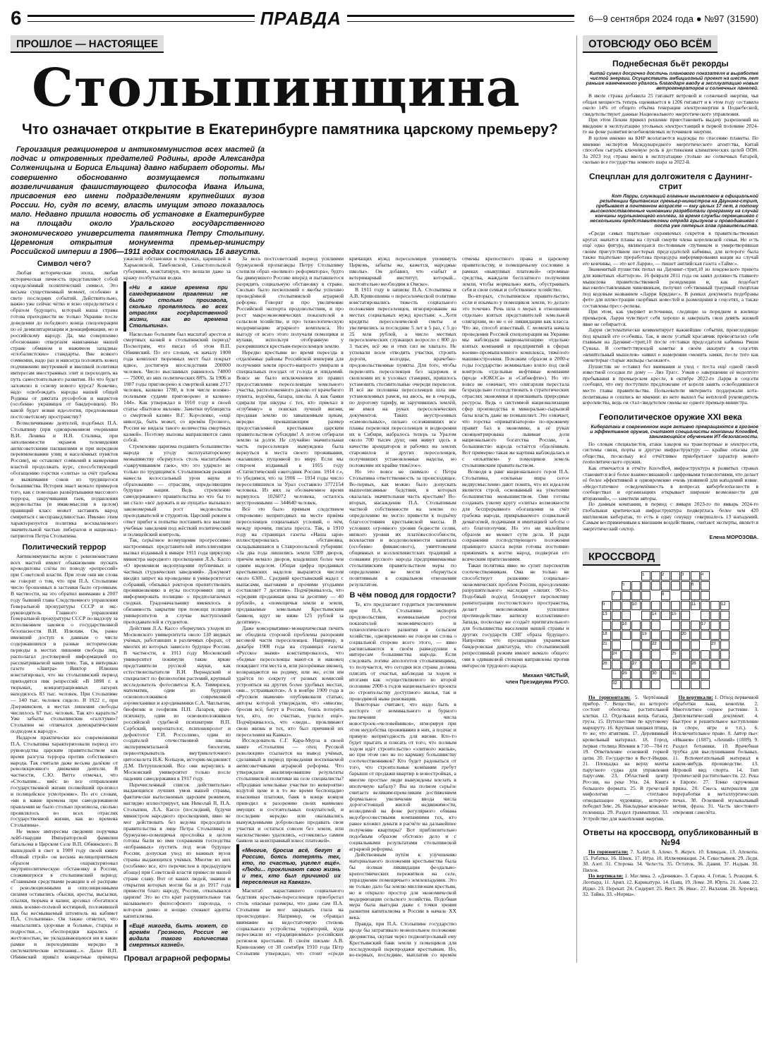6 ПРАВДА 6—9 сентября 2024 года ● №97 (31590)
ПРОШЛОЕ — НАСТОЯЩЕЕ
Столыпинщина
Что означает открытие в Екатеринбурге памятника царскому премьеру?
Героизация реакционеров и антикоммунистов всех мастей (а подчас и откровенных предателей Родины, вроде Александра Солженицына и Бориса Ельцина) давно набирает обороты. Мы совершенно обоснованно возмущаемся попытками возвеличивания фашиствующего философа Ивана Ильина, присвоения его имени подразделениям крупнейших вузов России. Но, судя по всему, власть имущим этого показалось мало. Недавно пришла новость об установке в Екатеринбурге на площади около Уральского государственного экономического университета памятника Петру Столыпину. Церемония открытия монумента премьер-министру Российской империи в 1906—1911 годах состоялась 16 августа.
Символ чего?
Любая историческая эпоха, любая историческая личность представляют собой определённый политический символ. Это весьма существенный момент, особенно в свете последних событий. Действительно, важно уже сейчас чётко и ясно определиться с образом будущего, который наша страна готова преподнести не только Украине после доведения до победного конца спецоперации по её демилитаризации и денацификации, но и российскому народу. Да, мы совершенно обоснованно отвергаем навязанные нашей стране обманом и нажимом западные «глобалистские» стандарты. Вне всякого сомнения, надо раз и навсегда положить конец подчинению внутренней и внешней политики интересам иностранных элит и переходить на путь самостоятельного развития. Но что будет заложено в основу нового курса? Конечно, надо освобождать народы нашей общей Родины от диктата русофобов и нацистов (особенно украинцев от бандеровцев). Но какой будет новая идеология, предложенная постсоветскому пространству?
Возвеличивание деятелей, подобных П.А. Столыпину (при одновременном очернении В.И. Ленина и И.В. Сталина, при заполненности экранов телевидения антисоветскими пасквилями и при нередком переименовании улиц и населённых пунктов России), не оставляет сомнений в намерении властей продолжать курс, способствующий обогащению горстки «элиты» за счёт грабежа и выжимания соков из трудящегося большинства. История знает немало примеров того, как с помощью развёртывания массового террора, закручивания гаек, подавления недовольства (и инакомыслия в целом) правящий класс может заставить народ смириться с несправедливостью. Именно этим характеризуется политика восхваляемого значительной частью либералов и национал-патриотов Петра Столыпина.
Политический террор
Антикоммунисты вкупе с ревизионистами всех мастей имеют обыкновение пускать крокодиловы слёзы по поводу «репрессий» при Советской власти. При этом они ни слова не говорят о том, что при П.А. Столыпине число брошенных в застенки было огромным. В частности, на это обратил внимание в 2007 году бывший глава Следственного управления Генеральной прокуратуры СССР и экс-руководитель Главного управления Генеральной прокуратуры СССР по надзору за исполнением законов о государственной безопасности В.И. Илюхин. Он, ранее имевший доступ к данным о числе содержавшихся в разные исторические периоды в местах лишения свободы лиц, располагал достоверной информацией по рассматриваемой нами теме. Так, в интервью газете «Завтра» Виктор Илюхин констатировал, что на столыпинский период приходится пик репрессий: «В 1898 г. в тюрьмах, концентрационных лагерях находилось 83 тыс. человек. При Столыпине — 140 тыс. человек сидело. В 1922 г., при Дзержинском, в местах лишения свободы числилось 67 тыс. человек. Так кто каратель? Уже забыты столыпинские «галстуки»? Столыпин не отличался демократическим подходом к народу».
Недаром практически все современники П.А. Столыпина характеризовали период его руководства царским правительством как время разгула террора против собственного народа. Так считали даже весьма далёкие от революционного движения деятели. В частности, С.Ю. Витте отмечал, что «Столыпин... внёс во все отправления государственной жизни полнейший произвол и полицейское усмотрение». По его словам, «ни в какие времена при самодержавном правлении не было столько произвола, сколько проявлялось во всех отраслях государственной жизни, как во времена Столыпина».
Не менее интересны сведения поручика лейб-гвардии Императорской фамилии батальона в Царском Селе В.П. Обнинского. В вышедшей в свет в 1909 году своей книге «Новый строй» он весьма нелицеприятным образом охарактеризовал внутриполитическую обстановку в России, сложившуюся в столыпинский период: «Главными средствами реакции в её расправе с революционными и оппозиционными силами оставались обыски, аресты, высылки, ссылки, тюрьма и казни; арсенал обогатился лишь военно-полевой юстицией, положившей как бы несмываемый штемпель на кабинет П.А. Столыпина». Он также отметил, что «высылались здоровые и больные, старцы и подростки...», «беспорядки карались с жестокостью, не укладывающеюся ни в какие рамки и переходившие нередко в систематические истязания...». Далее В.П. Обнинский привёл конкретные примеры ужасной обстановки в тюрьмах, царившей в Харьковской, Тамбовской, Севастопольской губерниях, констатируя, что вешали даже за кражу полбутылки водки.
«Ни в какие времена при самодержавном правлении не было столько произвола, сколько проявлялось во всех отраслях государственной жизни, как во времена Столыпина».
Насколько большим был масштаб арестов и смертных казней в столыпинский период? Посмотрим, что писал об этом В.П. Обнинский. По его словам, «к началу 1908 года комплект тюремных мест был покрыт вдвое, достигнув впоследствии 200000 человек. Число высланных равнялось 74000 — 75000, из них политических 88%. За 1906 и 1907 годы приговорено к смертной казни 2717 человек, казнено 1780, в том числе военно-полевыми судами приговорено и казнено 144». Как утверждал в 1910 году в своей статье «Бытовое явление. Заметки публициста о смертной казни» В.Г. Короленко, «ещё никогда, быть может, со времён Грозного, Россия не видала такого количества смертных казней». Поэтому вызовы направляются сами собой.
Стремление царизма подавить большинство народа в угоду эксплуататорскому меньшинству обернулось столь масштабным «закручиванием гаек», что это ударило не только по трудящимся. Столыпинская реакция нанесла колоссальный урон науке и образованию — отраслям, определяющим будущее нации. Ведь стремление самодержавного правительства во что бы то ни стало «всё держать и не пущать» вызывало закономерный рост недовольства преподавателей и студентов. Царский режим в ответ прибег к попытке поставить все высшие учебные заведения под жёсткий политический и полицейский контроль.
Так, серьёзное возмущение прогрессивно настроенных представителей интеллигенции вызвал изданный в январе 1911 года циркуляр министра народного просвещения Л.А. Кассо «О временном недопущении публичных и частных студенческих заведений». Документ вводил запрет на проведение в университетах собраний, обязывал ректоров препятствовать проникновению в вузы посторонних лиц и информировать полицию о предполагаемых сходках. Градоначальнику вменялось в обязанность закрытие при помощи полиции университетов в случае выступлений преподавателей и студентов.
Действия Л.А. Кассо обернулись уходом из Московского университета около 130 видных учёных, работавших в различных сферах, от многих из которых зависело будущее России. В частности, в 1911 году Московский университет покинули такие яркие представители русской науки, как естествоиспытатели В.И. Вернадский и специалист по физиологии растений, крупный исследователь фотосинтеза К.А. Тимирязев, математик, один из будущих основоположников современной аэромеханики и аэродинамики С.А. Чаплыгин, биофизик и геофизик П.П. Лазарев, врач-психиатр, один из основоположников российской судебной психиатрии В.П. Сербский, невропатолог, психоневролог и дефектолог Г.И. Россолимо, один из создателей отечественной школы экспериментальной биологии, первооткрыватель внутриклеточного цитоскелета Н.К. Кольцов, историк-медиевист Д.М. Петрушевский. Все они вернулись в Московский университет только после падения самодержавия в 1917 году.
Перечисленный список действительно выдающихся лучших умов нашей страны, фактически вытесненных царским режимом, наглядно иллюстрирует, как Николай II, П.А. Столыпин, Л.А. Кассо (последний, будучи министром народного просвещения, явно не мог действовать без ведома председателя правительства в лице Петра Столыпина) и буржуазно-помещичья прослойка в целом готовы были во имя сохранения господства «избранных» пустить под нож будущее России, допуская уход из важных вузов страны выдающихся учёных. Многие из них (особенно все, кто перечислен в предыдущем абзаце) при Советской власти принесли нашей стране славу. Вот от каких людей, знания и открытия которых могли бы и до 1917 года принести благо народу, России, отказывался царизм! Это во сто крат разрушительнее так называемого философского парохода, о котором денно и нощно стенают адепты капитализма.
«Ещё никогда, быть может, со времён Грозного, Россия не видала такого количества смертных казней».
Провал аграрной реформы
За весь постсоветский период усилиями буржуазной пропаганды Петру Столыпину слепили образ «великого реформатора», будто бы двинувшего Россию вперёд и пытавшегося разрядить социальную обстановку в стране. Сколько было песнопений о якобы успешно проведённой столыпинской аграрной реформе. Говорят и про увеличение Российской экспорта продовольствия, и про рост макроэкономических показателей в сельском хозяйстве, и про технологическую модернизацию аграрного комплекса. Но выгоду от всего этого получали помещики и кулаки, используя отобранную у разорившихся крестьян-переселенцев землю.
Нередко крестьяне во время переезда в отдалённые районы Российской империи для получения земли просто-напросто умирали в специальных поездах от голода и эпидемий. Вовсе не было исключением из правил предоставление переселенцам земельного участка, расположенного далеко от врачебного пункта, водоёма, базара, школы. А как банки сдирали три шкуры с тех, кто приехал в «глубинку» в поисках лучшей жизни, продавая землю по завышенным ценам, нередко превышающим размер предоставленной крестьянам царским правительством субсидии! А потом отбирали землю за долги. Не случайно значительная часть переселенцев вынуждена была вернуться в места своего проживания, оказавшись пущенной по миру. Если мы откроем изданный в 1915 году «Статистический ежегодник России. 1914 г.», то убедимся, что за 1906 — 1914 годы число переселившихся за Урал составило 3772154 человека. Из них за обозначенное время вернулось 1026072 человека, осталось неустроенными — 344640 человек.
Всё это было прямым следствием откровенно непригодных на месте приёма переселенцев социальных условий, о чём, между прочим, писала пресса. Так, в 1910 году на страницах газеты «Наша заря» иллюстрировалась обстановка, складывавшаяся в Ставропольской губернии: «За два года лишились земли 5300 дворов, причём немало дворов, владевших более чем одним наделом. Общая цифра проданных крестьянских наделов выразится числом около 6300... Средний крестьянский надел с выпасами, выгонами и прочими угодьями составляет 7 десятин». Подчёркивалось, что «средняя продажная цена за десятину — 40 рублей», а «помещичьи земли и земли, продаваемые земельным Крестьянским банком, идут не ниже 125 рублей за десятину».
Даже консервативно-монархическая печать не обходила стороной проблемы разорения весомой части переселенцев. Например, в декабре 1908 года на страницах газеты «Русское знамя» констатировалось, что «бедные переселенцы мают-ся и наконец покидают эти места и, или разорённые вконец, возвращаются на родину, или же, если им удаётся по секрету от разных комиссий устроиться на других более удобных местах, они... устраиваются». А в ноябре 1909 года в «Русском знамени» опубликовали статью, авторы которой утверждали, что «многие, бросив всё, бегут в Россию, боясь потерять тех, кто, по счастью, уцелел ещё». Подчёркивалось, что «люди... проклинают свою жизнь и тех, кто был причиной их переселения на Кавказ».
Исследователь С.Г. Кара-Мурза в своей книге «Столыпин — отец Русской революции» ссылается на вывод учёных, сделанный в период проведения воспеваемой антисоветчиками аграрной реформы. Что утверждали анализировавшие результаты столыпинской политики на селе специалисты? «Продавая земельные участки по невероятно вздутой цене и в то же время беспощадно взыскивая платежи, банк в конце концов приводил к разорению своих наименее имущих и состоятельных покупателей, и последние нередко или оказывались вынужденными добровольно продавать свои участки и остаться совсем без земли, или насильственно удалялись, «сгонялись» самим банком за неисправный взнос платежей».
«Многие, бросив всё, бегут в Россию, боясь потерять тех, кто, по счастью, уцелел ещё». «Люди... проклинают свою жизнь и тех, кто был причиной их переселения на Кавказ».
Масштаб нараставшего социального бедствия крестьян-переселенцев приобретал столь опасные размеры, что даже сам П.А. Столыпин не мог закрывать глаза на происходящее. Например, он обращал внимание на недостаточную степень социального устройства территорий, куда переезжали из «традиционных» российских регионов крестьяне. В своём письме А.В. Кривошеину от 30 сентября 1910 года Пётр Столыпин утверждал, что стоит «среди кричащих нужд переселенцев упомянуть Церковь, забыты же, кажется, народные школы». Он добавил, что «забыт и ветеринарный институт, который... настоятельно необходим в Омске».
В 1911 году в записке П.А. Столыпина и А.В. Кривошеина о переселенческой политике констатировались тяжесть социального положения переселенцев, игнорирование на местах социальных нужд крестьян: «...Хотя кредиты переселенческой сметы и увеличились за последние 5 лет в 5 раз, с 5 до 25 млн рублей, а число местных переселенческих служащих возросло с 800 до 3 тысяч, всё же и этих сил не хватало. Не успевали всем отводить участки, строить дороги, колодцы, врачебно-продовольственные пункты. Для того, чтобы перевозить переселенцев без задержек и скопления их в узловых станциях, пришлось установить стеснительные очереди перевозок. И всё же половина переселенцев шла вне установленных рамок, на авось, не в очередь, по дорогому тарифу, не заручившись землёй, не имея на руках переселенческих документов. Таких неустроенных «самовольных», сильно осложнивших все планы перевозки переселенцев и водворения их в Сибири, набралось теперь за Уралом около 700 тысяч душ; они живут здесь в качестве арендаторов и рабочих на землях старожилов и других переселенцев, получивших установленные наделы, но положение их крайне тяжёлое».
Но это вовсе не снимало с Петра Столыпина ответственность за происходящее. Во-первых, как можно было допускать вышеописанные бедствия, в которых оказалась значительная часть крестьян? Во-вторых, насаждение П.А. Столыпиным частной собственности на землю по определению не могло привести к подъёму благосостояния крестьянской массы. В условиях огромного уровня бедности селян, низкого уровня их платёжеспособности, всевластия и вседозволенности капитала (особенно финансового), уничтожении общинных и коллективистских традиций в сознании русского народа предпринимаемые столыпинским правительством меры по определению не могли обернуться позитивным в социальном отношении результатом.
В чём повод для гордости?
Те, кто предлагают гордиться увеличением при П.А. Столыпине экспорта продовольствия, номинальным ростом показателей экономического и технологического развития в сельском хозяйстве, одновременно не говоря ни слова о социальной стороне всего этого, — явно расписываются в своём равнодушии к интересам большинства народа. Если следовать логике апологетов столыпинщины, то получается, что сегодня вся страна должна плясать от счастья, наблюдая за ходом и итогами как осуществляемого во второй половине 2000-х годов национального проекта по строительству доступного жилья, так и проводимой ныне реновации.
Некоторые считают, что надо быть в восторге от номинального и бурного увеличения числа новостроек-«человейников», игнорируя при этом неудобства проживания в них, а подчас и прямую непригодность для жизни. Кто-то будет прыгать и плясать от того, что полным ходом идёт строительство «элитного жилья», но при этом оно не по карману большинству соотечественников? Кто будет радоваться от того, что строительные компании гребут барыши от продажи квартир в новостройках, а многие простые люди вынуждены влезать в ипотечную кабалу? Вы на полном серьёзе считаете великим-превеликим достижением формальное увеличение ввода числа дорогостоящей жилой недвижимости, возводимой на фоне регулярного обмана недобросовестными компаниями тех, кто ранее вложил деньги в расчёте на дальнейшее получение квартиры? Вот приблизительно подобным образом обстояло дело и с социальными результатами столыпинской аграрной реформы.
Действенным путём к улучшению материального положения крестьянства была бы полная ликвидация феодально-крепостнических пережитков на селе, упразднение помещичьего землевладения. Это не только дало бы землю миллионам крестьян, но и открыло простор для экономической модернизации сельского хозяйства. Подобная мера была выгодна даже с точки зрения развития капитализма в России в начале XX века.
Правда, при П.А. Столыпине государство вроде бы затрагивало монопольное положение дворянства, скупая через подконтрольный ему Крестьянский банк земли у помещиков для последующей перепродажи крестьянам. Но, во-первых, последние, выплатив со времён отмены крепостного права и царскому правительству, и помещичьему сословию в рамках «выкупных платежей» огромные средства, жаждали бесплатного получения земли, чтобы нормально жить, обустраивать себя и свои семьи и собственное хозяйство.
Во-вторых, столыпинское правительство, если и изымало у помещиков земли, то делало это точечно. Речь шла о мерах в отношении отдельно взятых представителей земельной олигархии, но не о её ликвидации как класса. Что же, способ известный. С момента начала проведения Россией спецоперации на Украине мы наблюдали национализацию отдельно взятых компаний и предприятий в сферах военно-промышленного комплекса, тяжёлого машиностроения. Похожим образом в 2000-е годы государство номинально взяло под свой контроль отдельные нефтяные компании (вроде «ЮКОСа» и «Сибнефти»). Но это вовсе не означает, что олигархия перестала безраздельно господствовать в стратегических отраслях экономики и присваивать природные ресурсы. Ведь о системной национализации сфер производства и минерально-сырьевой базы власть даже не помышляет. Это означает, что горстка «приватизаторов» по-прежнему правит бал в экономике, в её руках сконцентрирована львиная доля национального богатства России, а большинство народа остаётся обделённым. Вот примерно такая же картина наблюдалась и с «изъятием» у помещиков земель столыпинским правительством.
Возводя в ранг национального героя П.А. Столыпина, «сильные мира сего» недвусмысленно дают понять, что их идеалом является строй, основанный на угнетении большинства меньшинством. Они готовы создавать узкому кругу «элиты» возможности для беспрерывного обогащения за счёт грабежа народа, прикрываемого социальной демагогией, подачками и имитацией заботы о его благополучии. Но это ни малейшим образом не меняет сути дела. И ради сохранения господствующего положения правящего класса верхи готовы постоянно прижимать к ногтю народ, подвергая его всяческим притеснениям.
Такая политика явно не сулит перспектив соотечественникам. Она не только не способствует решению социально-экономических проблем России, преодолению разрушительного наследия «лихих 90-х». Подобный подход блокирует перспективу реинтеграции постсоветского пространства, делает невозможным успешное противодействие натиску коллективного Запада, поскольку не создаёт притягательного для большинства населения нашей страны и других государств СНГ образа будущего. Напротив: что прозападная украинская бандеровская диктатура, что столыпинский репрессивный режим имеют немало общего: они в одинаковой степени направлены против интересов трудового народа.
Михаил ЧИСТЫЙ,
член Президиума РУСО.
ОТОВСЮДУ ОБО ВСЁМ
Поднебесная бьёт рекорды
Китай сумел досрочно достичь планового показателя в выработке чистой энергии. Осуществить амбициозный проект на шесть лет раньше намеченного удалось благодаря вводу в эксплуатацию новых ветрогенераторов и солнечных панелей.
В июле страна добавила 25 гигаватт ветровой и солнечной энергии, чья общая мощность теперь оценивается в 1206 гигаватт и в этом году составила около 14% от общего объёма генерации электроэнергии в Поднебесной, свидетельствуют данные Национального энергетического управления.
При этом Пекин принял решение приостановить выдачу разрешений на введение в эксплуатацию угольных электростанций в первой половине 2024-го на фоне развития возобновляемых источников энергии.
В целом именно на КНР возлагаются надежды по спасению планеты. По мнению экспертов Международного энергетического агентства, Китай способен сыграть ключевую роль в достижении климатических целей ООН. За 2023 год страна ввела в эксплуатацию столько же солнечных батарей, сколько все государства земного шара за 2022-й.
Спецплан для долгожителя с Даунинг-стрит
Кот Ларри, служащий главным мышеловом в официальной резиденции британских премьер-министров на Даунинг-стрит, пребывает в почтенном возрасте — ему целых 17 лет, а потому высокопоставленные чиновники разработали программу на случай кончины мурлыкающего коллеги, за время службы пережившего с несколькими представителями отряда грызунов и проводившего с поста уже пятерых глав правительства.
«Среди самых тщательно охраняемых секретов в правительственных кругах значатся планы на случай смерти члена королевской семьи. Но есть ещё одна фигура, являющаяся постоянным спутником и умиротворявшая своим присутствием шестерых председателей кабмина, для которого была также тщательно проработана процедура информирования нации на случай его кончины, — это кот Ларри», — пишет английская газета «Таймс».
Знаменитый пушистик попал на Даунинг-стрит,10 из лондонского приюта для животных «Баттерси». 16 февраля 2011 года он занял должность главного мышелова правительственной резиденции и, как подобает высокопоставленным чиновникам, получил собственный траурный спецплан под кодовым названием «Ларри Бриджес». В рамках документа подобраны фото для иллюстрации скорбных новостей и размещения в соцсетях, а также составлены пресс-релизы.
При этом, как уверяют источники, следящие за порядком в жилище премьеров, Ларри чувствует себя хорошо и завершать свои девять жизней явно не собирается.
Ларри систематически комментирует важнейшие события, происходящие под крышей его особняка. Так, в июле усатый красавчик провозгласил себя главным на Даунинг-стрит,10 после отставки председателя кабмина Риши Сунака. В соответствующей заметке в своём аккаунте в соцсетях «влиятельный мышелов» заявил о намерении сменить замки, после того как «некоторые старые жильцы съезжают».
Пушистик не оставил без внимания и уход с поста ещё одной своей известной соседки по дому — Лиз Трасс. Узнав о завершении её недолгого пребывания в премьерском кресле, в октябре 2022-го Ларри в соцсети сообщил, что ему поступило предложение от короля занять освободившееся место главы правительства. Пользователи интернета поддержали кота-политикана и сошлись во мнении: из него вышел бы неплохой руководитель королевства, ведь он стал свидетелем смены не одного премьер-министра.
Геополитическое оружие XXI века
Кибератаки в современном мире активно превращаются в грозное и эффективное оружие, считают специалисты компании KnowBe4, занимающейся обучением ИТ-безопасности.
По словам специалистов, атаки хакеров на транспортные и электросети, системы связи, порты и другую инфраструктуру — крайне опасны для общества, поскольку всё отчётливее приобретают характер нового геополитического оружия.
Как отмечается в отчёте KnowBe4, инфраструктура в развитых странах становится всё более взаимосвязанной с цифровыми технологиями, что делает её более эффективной и одновременно очень уязвимой для нападений извне. «Недостаточное осведомлённость в вопросах кибербезопасности в сообществах и организациях открывает широкие возможности для вторжений», — заметили авторы.
По данным компании, в период с января 2023-го по январь 2024-го глобальная критическая инфраструктура подверглась более чем 420 миллионам кибератак, то есть в одну секунду совершалось 13 нападений. Самым восприимчивым к внешним воздействиям, считают эксперты, является энергетический сектор.
Елена МОРОЗОВА.
КРОССВОРД
1 2 3 4 5 6 7 8 9 10 11 12 13 14 15 16 17 18 19 20 21 22 23 24 25 26 27 28 29 30 31 32
По горизонтали: 5. Чертёжный прибор. 7. Вещество, из которого состоит оболочка растительной клетки. 12. Отдельная вещь багажа, груза. 15. Путешествие по круговому маршруту. 16. Крупная хищная птица, то же, что ягнятник. 17. Деревянный кровельный материал. 18. Город, первая столица Японии в 710—784 гг. 19. Ответвление основной горной цепи. 20. Государство в Вест-Индии. 21. Площадка на верху мачты парусного судна для управления парусами. 23. Областной центр России, на реке Упа. 24. Книга большого формата. 25. В греческой мифологии — стоглавое огнедышащее чудовище, которого победил Зевс. 26. Накладные кожаные голенища. 29. Раздел грамматики. 33. Устройство для накопления энергии.
По вертикали: 1. Отход первичной обработки льна, конопли. 2. Многолетнее сорное растение. 3. Дипломатический документ. 4. Быстрое и решительное наступление (в споре, игре и т.п.). 6. Исключительное право. 8. Автор пьес «Иванов» (1887), «Леший» (1889). 9. Раздел ботаники. 10. Врачебная трубка для выслушивания больных. 11. Вспомогательный материал в каком-нибудь производстве. 13. Игровой вид спорта. 14. Тип тропической растительности. 22. Река в Европе. 27. Тонко скрученная пряжа. 28. Смесь материалов для переработки в металлургических печах. 30. Основной музыкальный мотив, фраза. 31. Часть хвостового оперения самолёта.
Ответы на кроссворд, опубликованный в №94
По горизонтали: 7. Халат. 8. Алеко. 9. Жерех. 10. Блиндаж. 13. Апокопа. 15. Рабатка. 16. Шнек. 17. Игра. 18. Иллюминация. 24. Севастьянов. 29. Леди. 30. Азот. 31. Сторона. 34. Челеста. 35. Остаток. 36. Дания. 37. Надым. 38. Пилон.
По вертикали: 1. Маслина. 2. «Дачники». 3. Саржа. 4. Гопак. 5. Реакция. 6. Леопард. 11. Арил. 12. Карикатура. 14. Паяц. 19. Ломе. 20. Юрта. 21. Азия. 22. Иджо. 23. Перекат. 24. Сидерит. 25. Вист. 26. Ниас. 27. Валахия. 28. Хоровод. 32. Тайна. 33. «Норма».